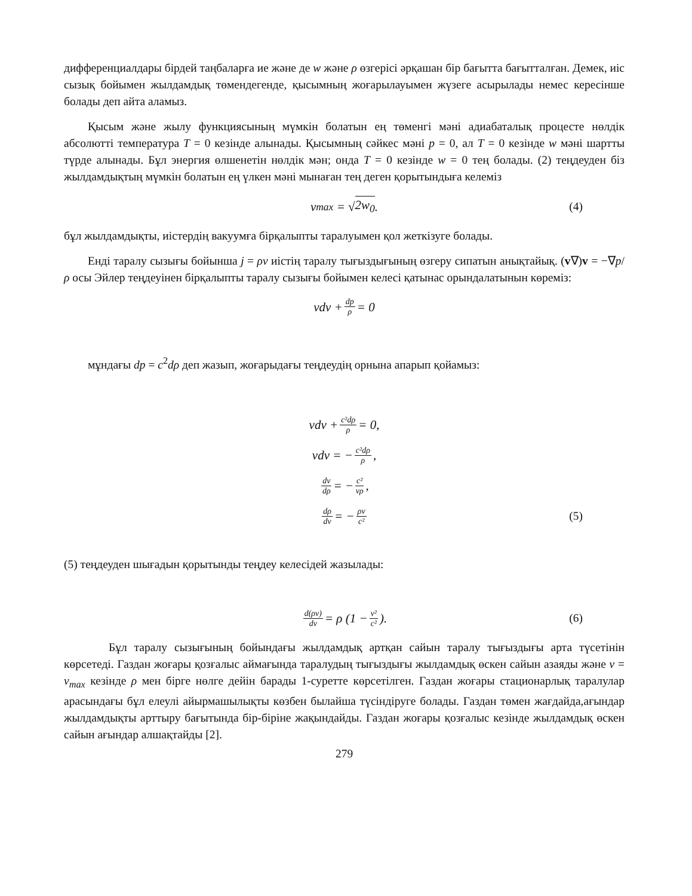дифференциалдары бірдей таңбаларға ие және де w және ρ өзгерісі әрқашан бір бағытта бағытталған. Демек, иіс сызық бойымен жылдамдық төмендегенде, қысымның жоғарылауымен жүзеге асырылады немес кересінше болады деп айта аламыз.
Қысым және жылу функциясының мүмкін болатын ең төменгі мәні адиабаталық процесте нөлдік абсолютті температура T = 0 кезінде алынады. Қысымның сәйкес мәні p = 0, ал T = 0 кезінде w мәні шартты түрде алынады. Бұл энергия өлшенетін нөлдік мән; онда T = 0 кезінде w = 0 тең болады. (2) теңдеуден біз жылдамдықтың мүмкін болатын ең үлкен мәні мынаған тең деген қорытындыға келеміз
v<sub>max</sub> = √ 2w<sub>0</sub>. (4)
бұл жылдамдықты, иістердің вакуумға бірқалыпты таралуымен қол жеткізуге болады.
Енді таралу сызығы бойынша j = ρv иістің таралу тығыздығының өзгеру сипатын анықтайық. (v∇)v = −∇p/ρ осы Эйлер теңдеуінен бірқалыпты таралу сызығы бойымен келесі қатынас орындалатынын көреміз:
vdv + dp ρ = 0
мұндағы dp = c<sup>2</sup>dρ деп жазып, жоғарыдағы теңдеудің орнына апарып қойамыз:
vdv + c²dρ ρ = 0,
vdv = − c²dρ ρ,
dv dρ = − c² vρ,
dρ dv = − ρv c² (5)
(5) теңдеуден шығадын қорытынды теңдеу келесідей жазылады:
d(ρv) dv = ρ (1 − v² c²). (6)
Бұл таралу сызығының бойындағы жылдамдық артқан сайын таралу тығыздығы арта түсетінін көрсетеді. Газдан жоғары қозғалыс аймағында таралудың тығыздығы жылдамдық өскен сайын азаяды және v = v<sub>max</sub> кезінде ρ мен бірге нөлге дейін барады 1-суретте көрсетілген. Газдан жоғары стационарлық таралулар арасындағы бұл елеулі айырмашылықты көзбен былайша түсіндіруге болады. Газдан төмен жағдайда,ағындар жылдамдықты арттыру бағытында бір-біріне жақындайды. Газдан жоғары қозғалыс кезінде жылдамдық өскен сайын ағындар алшақтайды [2].
279